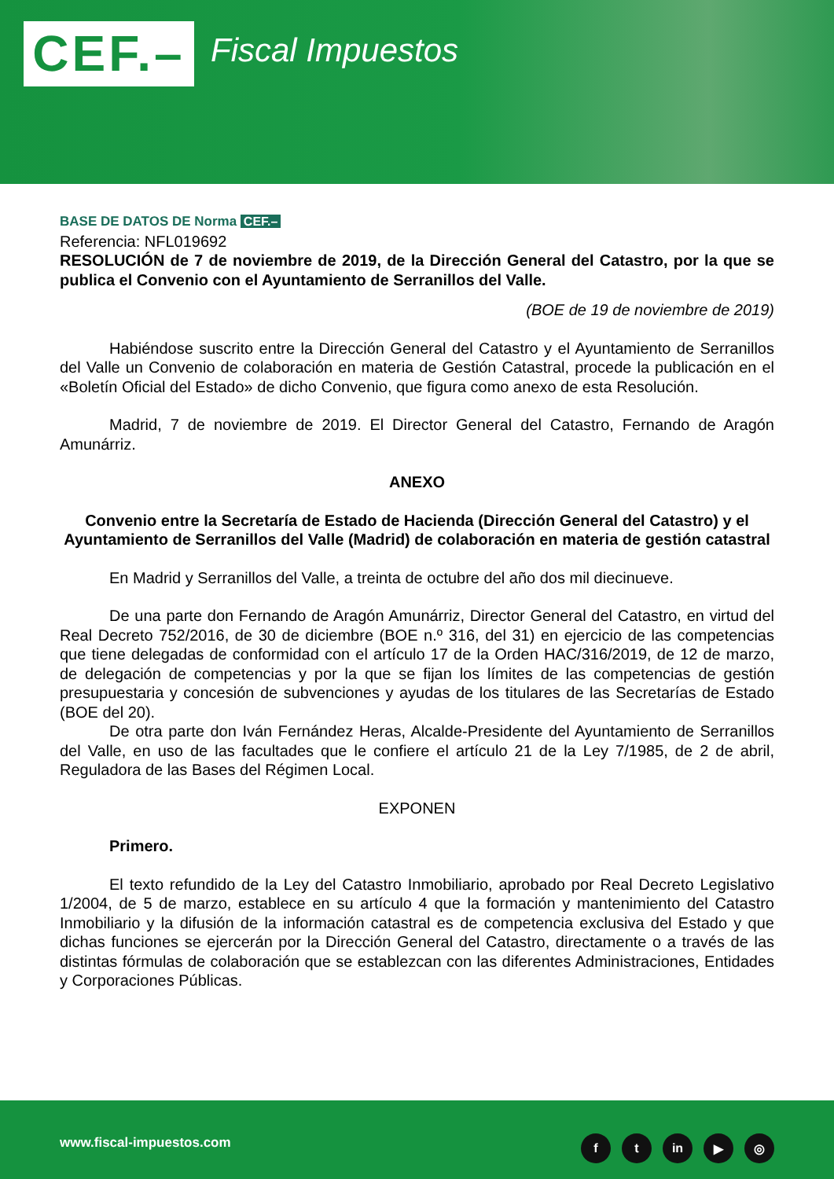CEF.– Fiscal Impuestos
BASE DE DATOS DE Norma CEF.–
Referencia: NFL019692
RESOLUCIÓN de 7 de noviembre de 2019, de la Dirección General del Catastro, por la que se publica el Convenio con el Ayuntamiento de Serranillos del Valle.
(BOE de 19 de noviembre de 2019)
Habiéndose suscrito entre la Dirección General del Catastro y el Ayuntamiento de Serranillos del Valle un Convenio de colaboración en materia de Gestión Catastral, procede la publicación en el «Boletín Oficial del Estado» de dicho Convenio, que figura como anexo de esta Resolución.
Madrid, 7 de noviembre de 2019. El Director General del Catastro, Fernando de Aragón Amunárriz.
ANEXO
Convenio entre la Secretaría de Estado de Hacienda (Dirección General del Catastro) y el Ayuntamiento de Serranillos del Valle (Madrid) de colaboración en materia de gestión catastral
En Madrid y Serranillos del Valle, a treinta de octubre del año dos mil diecinueve.
De una parte don Fernando de Aragón Amunárriz, Director General del Catastro, en virtud del Real Decreto 752/2016, de 30 de diciembre (BOE n.º 316, del 31) en ejercicio de las competencias que tiene delegadas de conformidad con el artículo 17 de la Orden HAC/316/2019, de 12 de marzo, de delegación de competencias y por la que se fijan los límites de las competencias de gestión presupuestaria y concesión de subvenciones y ayudas de los titulares de las Secretarías de Estado (BOE del 20).
De otra parte don Iván Fernández Heras, Alcalde-Presidente del Ayuntamiento de Serranillos del Valle, en uso de las facultades que le confiere el artículo 21 de la Ley 7/1985, de 2 de abril, Reguladora de las Bases del Régimen Local.
EXPONEN
Primero.
El texto refundido de la Ley del Catastro Inmobiliario, aprobado por Real Decreto Legislativo 1/2004, de 5 de marzo, establece en su artículo 4 que la formación y mantenimiento del Catastro Inmobiliario y la difusión de la información catastral es de competencia exclusiva del Estado y que dichas funciones se ejercerán por la Dirección General del Catastro, directamente o a través de las distintas fórmulas de colaboración que se establezcan con las diferentes Administraciones, Entidades y Corporaciones Públicas.
www.fiscal-impuestos.com ft in ▶ ◎